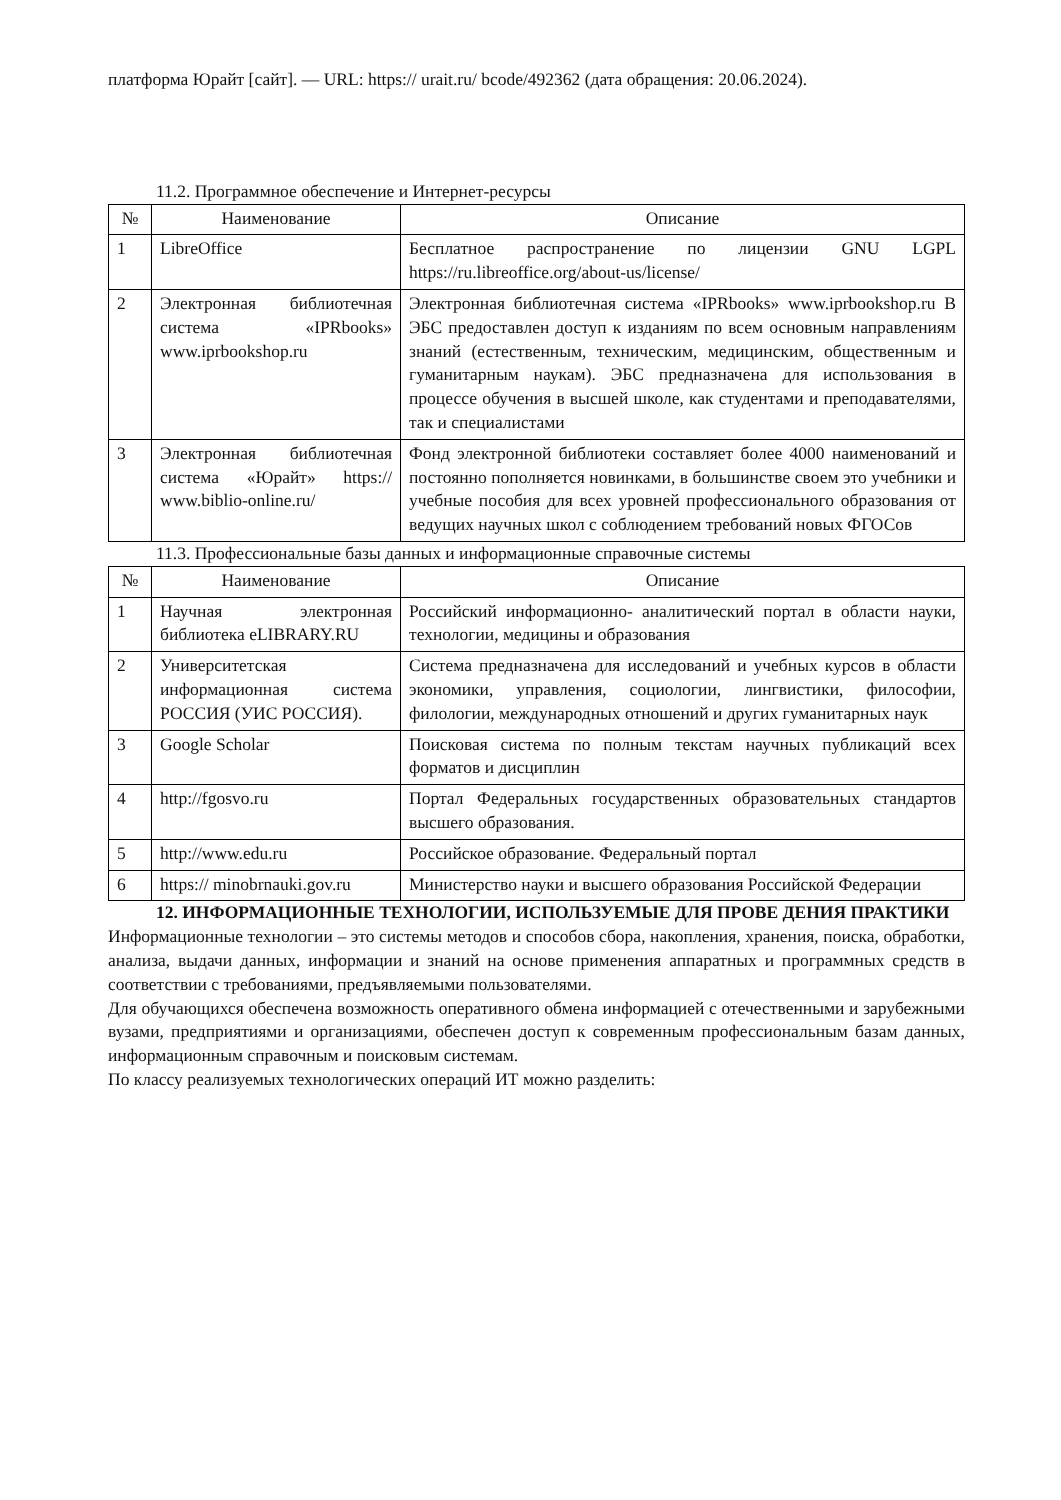платформа Юрайт [сайт]. — URL: https:// urait.ru/ bcode/492362 (дата обращения: 20.06.2024).
11.2. Программное обеспечение и Интернет-ресурсы
| № | Наименование | Описание |
| --- | --- | --- |
| 1 | LibreOffice | Бесплатное распространение по лицензии GNU LGPL https://ru.libreoffice.org/about-us/license/ |
| 2 | Электронная библиотечная система «IPRbooks» www.iprbookshop.ru | Электронная библиотечная система «IPRbooks» www.iprbookshop.ru В ЭБС предоставлен доступ к изданиям по всем основным направлениям знаний (естественным, техническим, медицинским, общественным и гуманитарным наукам). ЭБС предназначена для использования в процессе обучения в высшей школе, как студентами и преподавателями, так и специалистами |
| 3 | Электронная библиотечная система «Юрайт» https:// www.biblio-online.ru/ | Фонд электронной библиотеки составляет более 4000 наименований и постоянно пополняется новинками, в большинстве своем это учебники и учебные пособия для всех уровней профессионального образования от ведущих научных школ с соблюдением требований новых ФГОСов |
11.3. Профессиональные базы данных и информационные справочные системы
| № | Наименование | Описание |
| --- | --- | --- |
| 1 | Научная электронная библиотека eLIBRARY.RU | Российский информационно- аналитический портал в области науки, технологии, медицины и образования |
| 2 | Университетская информационная система РОССИЯ (УИС РОССИЯ). | Система предназначена для исследований и учебных курсов в области экономики, управления, социологии, лингвистики, философии, филологии, международных отношений и других гуманитарных наук |
| 3 | Google Scholar | Поисковая система по полным текстам научных публикаций всех форматов и дисциплин |
| 4 | http://fgosvo.ru | Портал Федеральных государственных образовательных стандартов высшего образования. |
| 5 | http://www.edu.ru | Российское образование. Федеральный портал |
| 6 | https:// minobrnauki.gov.ru | Министерство науки и высшего образования Российской Федерации |
12. ИНФОРМАЦИОННЫЕ ТЕХНОЛОГИИ, ИСПОЛЬЗУЕМЫЕ ДЛЯ ПРОВЕ ДЕНИЯ ПРАКТИКИ
Информационные технологии – это системы методов и способов сбора, накопления, хранения, поиска, обработки, анализа, выдачи данных, информации и знаний на основе применения аппаратных и программных средств в соответствии с требованиями, предъявляемыми пользователями.
Для обучающихся обеспечена возможность оперативного обмена информацией с отечественными и зарубежными вузами, предприятиями и организациями, обеспечен доступ к современным профессиональным базам данных, информационным справочным и поисковым системам.
По классу реализуемых технологических операций ИТ можно разделить: